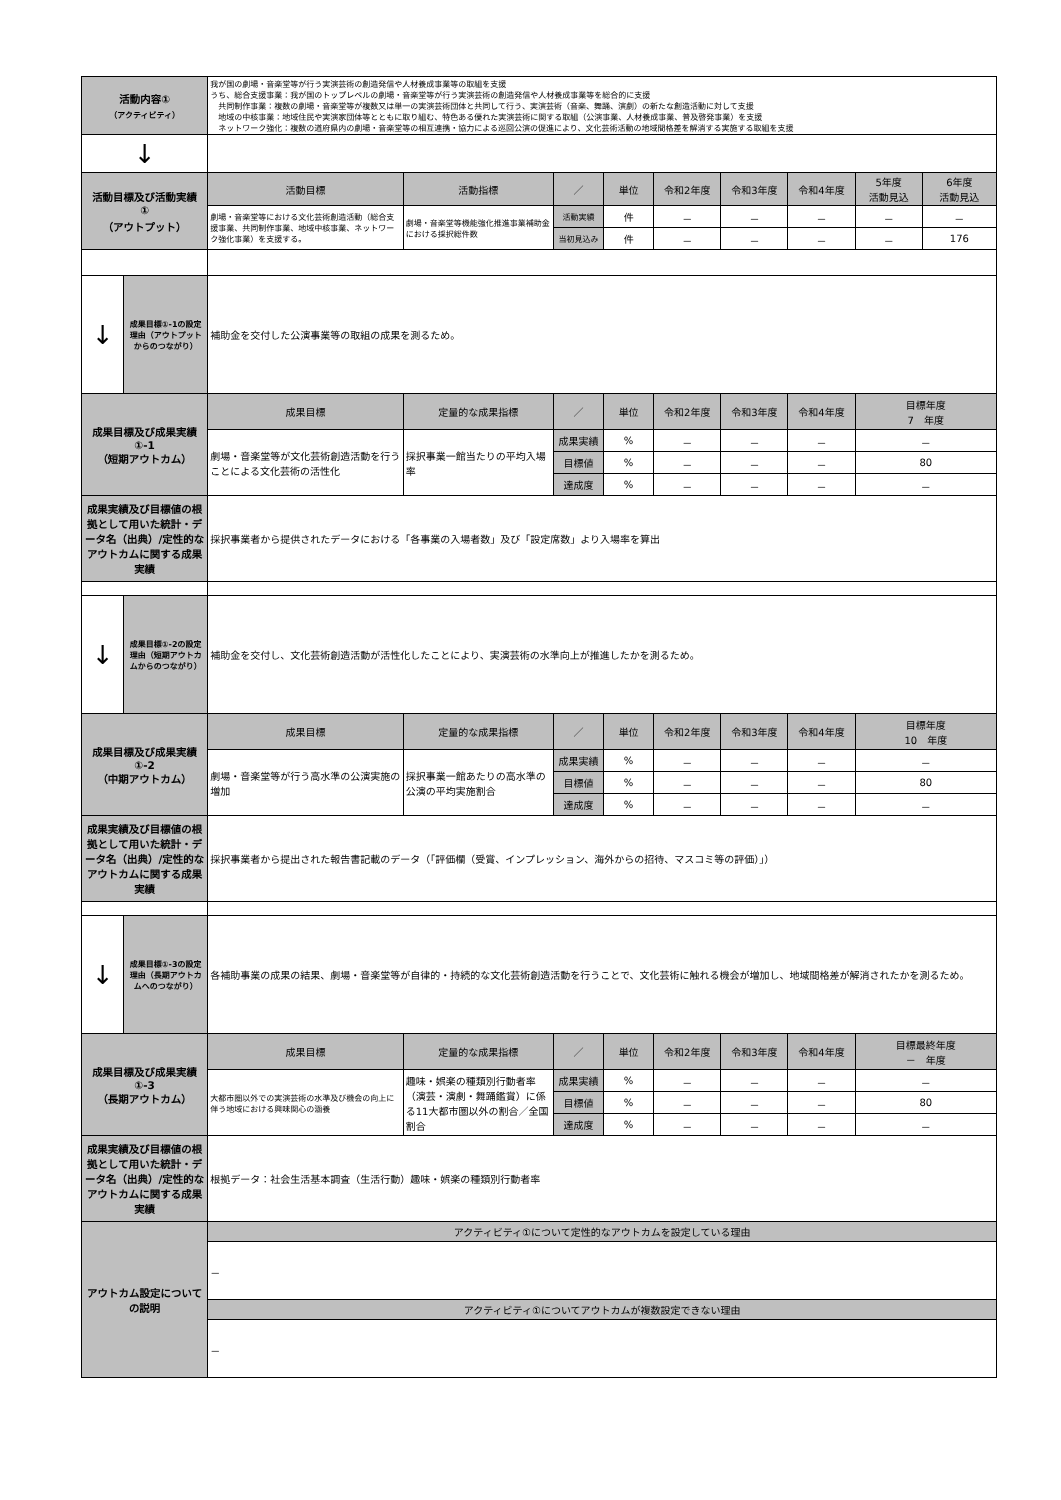| 活動内容① （アクティビティ） | | 我が国の劇場・音楽堂等が行う実演芸術の創造発信や人材養成事業等の取組を支援 うち、総合支援事業：我が国のトップレベルの劇場・音楽堂等が行う実演芸術の創造発信や人材養成事業等を総合的に支援 共同制作事業：複数の劇場・音楽堂等が複数又は単一の実演芸術団体と共同して行う、実演芸術（音楽、舞踊、演劇）の新たな創造活動に対して支援 地域の中核事業：地域住民や実演家団体等とともに取り組む、特色ある優れた実演芸術に関する取組（公演事業、人材養成事業、普及啓発事業）を支援 ネットワーク強化：複数の道府県内の劇場・音楽堂等の相互連携・協力による巡回公演の促進により、文化芸術活動の地域間格差を解消する実施する取組を支援 | | | | | | | | |
| ↓ | | | | | | | | | | |
| 活動目標及び活動実績 ① （アウトプット） | | 活動目標 | 活動指標 | ／ | 単位 | 令和2年度 | 令和3年度 | 令和4年度 | 5年度 活動見込 | 6年度 活動見込 |
| | | 劇場・音楽堂等における文化芸術創造活動（総合支援事業、共同制作事業、地域中核事業、ネットワーク強化事業）を支援する。 | 劇場・音楽堂等機能強化推進事業補助金における採択総件数 | 活動実績 | 件 | － | － | － | － | － |
| | | | | 当初見込み | 件 | － | － | － | － | 176 |
| ↓ | 成果目標①-1の設定理由（アウトプットからのつながり） | 補助金を交付した公演事業等の取組の成果を測るため。 | | | | | | | | |
| 成果目標及び成果実績 ①-1 （短期アウトカム） | | 成果目標 | 定量的な成果指標 | ／ | 単位 | 令和2年度 | 令和3年度 | 令和4年度 | 目標年度 7 年度 | |
| | | 劇場・音楽堂等が文化芸術創造活動を行うことによる文化芸術の活性化 | 採択事業一館当たりの平均入場率 | 成果実績 | % | － | － | － | － | |
| | | | | 目標値 | % | － | － | － | 80 | |
| | | | | 達成度 | % | － | － | － | － | |
| 成果実績及び目標値の根拠として用いた統計・データ名（出典）/定性的なアウトカムに関する成果実績 | | 採択事業者から提供されたデータにおける「各事業の入場者数」及び「設定席数」より入場率を算出 | | | | | | | | |
| ↓ | 成果目標①-2の設定理由（短期アウトカムからのつながり） | 補助金を交付し、文化芸術創造活動が活性化したことにより、実演芸術の水準向上が推進したかを測るため。 | | | | | | | | |
| 成果目標及び成果実績 ①-2 （中期アウトカム） | | 成果目標 | 定量的な成果指標 | ／ | 単位 | 令和2年度 | 令和3年度 | 令和4年度 | 目標年度 10 年度 | |
| | | 劇場・音楽堂等が行う高水準の公演実施の増加 | 採択事業一館あたりの高水準の公演の平均実施割合 | 成果実績 | % | － | － | － | － | |
| | | | | 目標値 | % | － | － | － | 80 | |
| | | | | 達成度 | % | － | － | － | － | |
| 成果実績及び目標値の根拠として用いた統計・データ名（出典）/定性的なアウトカムに関する成果実績 | | 採択事業者から提出された報告書記載のデータ（「評価欄（受賞、インプレッション、海外からの招待、マスコミ等の評価）」） | | | | | | | | |
| ↓ | 成果目標①-3の設定理由（長期アウトカムへのつながり） | 各補助事業の成果の結果、劇場・音楽堂等が自律的・持続的な文化芸術創造活動を行うことで、文化芸術に触れる機会が増加し、地域間格差が解消されたかを測るため。 | | | | | | | | |
| 成果目標及び成果実績 ①-3 （長期アウトカム） | | 成果目標 | 定量的な成果指標 | ／ | 単位 | 令和2年度 | 令和3年度 | 令和4年度 | 目標最終年度 － 年度 | |
| | | 大都市圏以外での実演芸術の水準及び機会の向上に伴う地域における興味関心の涵養 | 趣味・娯楽の種類別行動者率（演芸・演劇・舞踊鑑賞）に係る11大都市圏以外の割合／全国割合 | 成果実績 | % | － | － | － | － | |
| | | | | 目標値 | % | － | － | － | 80 | |
| | | | | 達成度 | % | － | － | － | － | |
| 成果実績及び目標値の根拠として用いた統計・データ名（出典）/定性的なアウトカムに関する成果実績 | | 根拠データ：社会生活基本調査（生活行動）趣味・娯楽の種類別行動者率 | | | | | | | | |
| アウトカム設定についての説明 | | アクティビティ①について定性的なアウトカムを設定している理由 | | | | | | | | |
| | | － | | | | | | | | |
| | | アクティビティ①についてアウトカムが複数設定できない理由 | | | | | | | | |
| | | － | | | | | | | | |